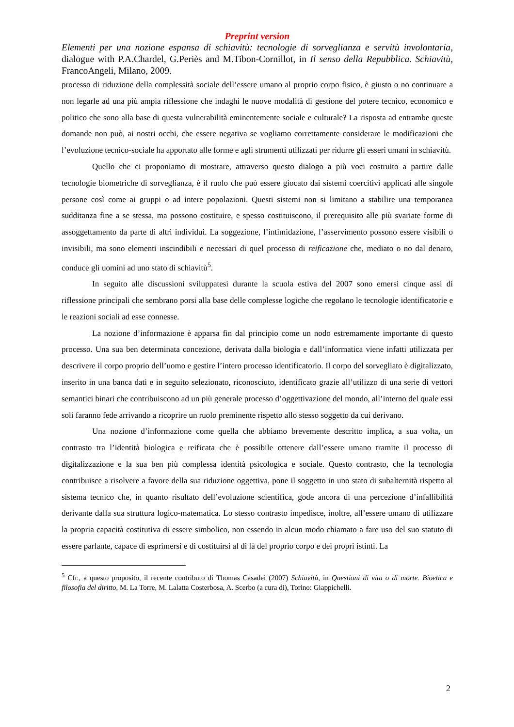Preprint version
Elementi per una nozione espansa di schiavitù: tecnologie di sorveglianza e servitù involontaria, dialogue with P.A.Chardel, G.Periès and M.Tibon-Cornillot, in Il senso della Repubblica. Schiavitù, FrancoAngeli, Milano, 2009.
processo di riduzione della complessità sociale dell’essere umano al proprio corpo fisico, è giusto o no continuare a non legarle ad una più ampia riflessione che indaghi le nuove modalità di gestione del potere tecnico, economico e politico che sono alla base di questa vulnerabilità eminentemente sociale e culturale? La risposta ad entrambe queste domande non può, ai nostri occhi, che essere negativa se vogliamo correttamente considerare le modificazioni che l’evoluzione tecnico-sociale ha apportato alle forme e agli strumenti utilizzati per ridurre gli esseri umani in schiavitù.
Quello che ci proponiamo di mostrare, attraverso questo dialogo a più voci costruito a partire dalle tecnologie biometriche di sorveglianza, è il ruolo che può essere giocato dai sistemi coercitivi applicati alle singole persone così come ai gruppi o ad intere popolazioni. Questi sistemi non si limitano a stabilire una temporanea sudditanza fine a se stessa, ma possono costituire, e spesso costituiscono, il prerequisito alle più svariate forme di assoggettamento da parte di altri individui. La soggezione, l’intimidazione, l’asservimento possono essere visibili o invisibili, ma sono elementi inscindibili e necessari di quel processo di reificazione che, mediato o no dal denaro, conduce gli uomini ad uno stato di schiavitù<sup>5</sup>.
In seguito alle discussioni sviluppatesi durante la scuola estiva del 2007 sono emersi cinque assi di riflessione principali che sembrano porsi alla base delle complesse logiche che regolano le tecnologie identificatorie e le reazioni sociali ad esse connesse.
La nozione d’informazione è apparsa fin dal principio come un nodo estremamente importante di questo processo. Una sua ben determinata concezione, derivata dalla biologia e dall’informatica viene infatti utilizzata per descrivere il corpo proprio dell’uomo e gestire l’intero processo identificatorio. Il corpo del sorvegliato è digitalizzato, inserito in una banca dati e in seguito selezionato, riconosciuto, identificato grazie all’utilizzo di una serie di vettori semantici binari che contribuiscono ad un più generale processo d’oggettivazione del mondo, all’interno del quale essi soli faranno fede arrivando a ricoprire un ruolo preminente rispetto allo stesso soggetto da cui derivano.
Una nozione d’informazione come quella che abbiamo brevemente descritto implica, a sua volta, un contrasto tra l’identità biologica e reificata che è possibile ottenere dall’essere umano tramite il processo di digitalizzazione e la sua ben più complessa identità psicologica e sociale. Questo contrasto, che la tecnologia contribuisce a risolvere a favore della sua riduzione oggettiva, pone il soggetto in uno stato di subalternità rispetto al sistema tecnico che, in quanto risultato dell’evoluzione scientifica, gode ancora di una percezione d’infallibilità derivante dalla sua struttura logico-matematica. Lo stesso contrasto impedisce, inoltre, all’essere umano di utilizzare la propria capacità costitutiva di essere simbolico, non essendo in alcun modo chiamato a fare uso del suo statuto di essere parlante, capace di esprimersi e di costituirsi al di là del proprio corpo e dei propri istinti. La
<sup>5</sup> Cfr., a questo proposito, il recente contributo di Thomas Casadei (2007) Schiavitù, in Questioni di vita o di morte. Bioetica e filosofia del diritto, M. La Torre, M. Lalatta Costerbosa, A. Scerbo (a cura di), Torino: Giappichelli.
2